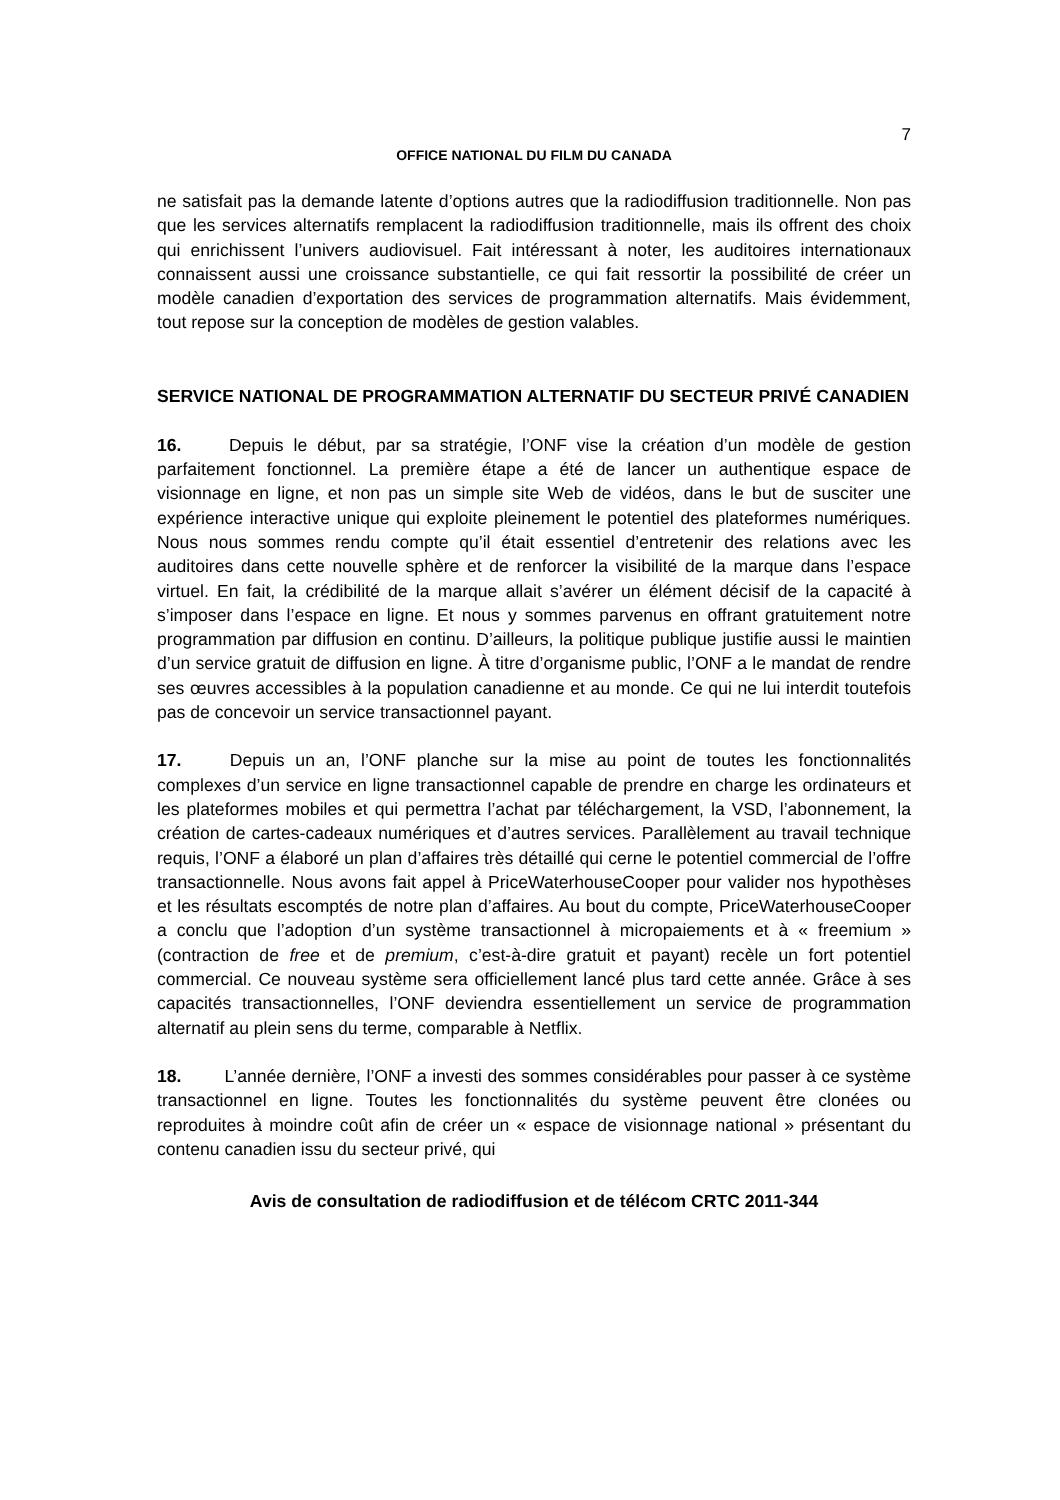7
OFFICE NATIONAL DU FILM DU CANADA
ne satisfait pas la demande latente d’options autres que la radiodiffusion traditionnelle. Non pas que les services alternatifs remplacent la radiodiffusion traditionnelle, mais ils offrent des choix qui enrichissent l’univers audiovisuel. Fait intéressant à noter, les auditoires internationaux connaissent aussi une croissance substantielle, ce qui fait ressortir la possibilité de créer un modèle canadien d’exportation des services de programmation alternatifs. Mais évidemment, tout repose sur la conception de modèles de gestion valables.
SERVICE NATIONAL DE PROGRAMMATION ALTERNATIF DU SECTEUR PRIVÉ CANADIEN
16. Depuis le début, par sa stratégie, l’ONF vise la création d’un modèle de gestion parfaitement fonctionnel. La première étape a été de lancer un authentique espace de visionnage en ligne, et non pas un simple site Web de vidéos, dans le but de susciter une expérience interactive unique qui exploite pleinement le potentiel des plateformes numériques. Nous nous sommes rendu compte qu’il était essentiel d’entretenir des relations avec les auditoires dans cette nouvelle sphère et de renforcer la visibilité de la marque dans l’espace virtuel. En fait, la crédibilité de la marque allait s’avérer un élément décisif de la capacité à s’imposer dans l’espace en ligne. Et nous y sommes parvenus en offrant gratuitement notre programmation par diffusion en continu. D’ailleurs, la politique publique justifie aussi le maintien d’un service gratuit de diffusion en ligne. À titre d’organisme public, l’ONF a le mandat de rendre ses œuvres accessibles à la population canadienne et au monde. Ce qui ne lui interdit toutefois pas de concevoir un service transactionnel payant.
17. Depuis un an, l’ONF planche sur la mise au point de toutes les fonctionnalités complexes d’un service en ligne transactionnel capable de prendre en charge les ordinateurs et les plateformes mobiles et qui permettra l’achat par téléchargement, la VSD, l’abonnement, la création de cartes-cadeaux numériques et d’autres services. Parallèlement au travail technique requis, l’ONF a élaboré un plan d’affaires très détaillé qui cerne le potentiel commercial de l’offre transactionnelle. Nous avons fait appel à PriceWaterhouseCooper pour valider nos hypothèses et les résultats escomptés de notre plan d’affaires. Au bout du compte, PriceWaterhouseCooper a conclu que l’adoption d’un système transactionnel à micropaiements et à « freemium » (contraction de free et de premium, c’est-à-dire gratuit et payant) recèle un fort potentiel commercial. Ce nouveau système sera officiellement lancé plus tard cette année. Grâce à ses capacités transactionnelles, l’ONF deviendra essentiellement un service de programmation alternatif au plein sens du terme, comparable à Netflix.
18. L’année dernière, l’ONF a investi des sommes considérables pour passer à ce système transactionnel en ligne. Toutes les fonctionnalités du système peuvent être clonées ou reproduites à moindre coût afin de créer un « espace de visionnage national » présentant du contenu canadien issu du secteur privé, qui
Avis de consultation de radiodiffusion et de télécom CRTC 2011-344